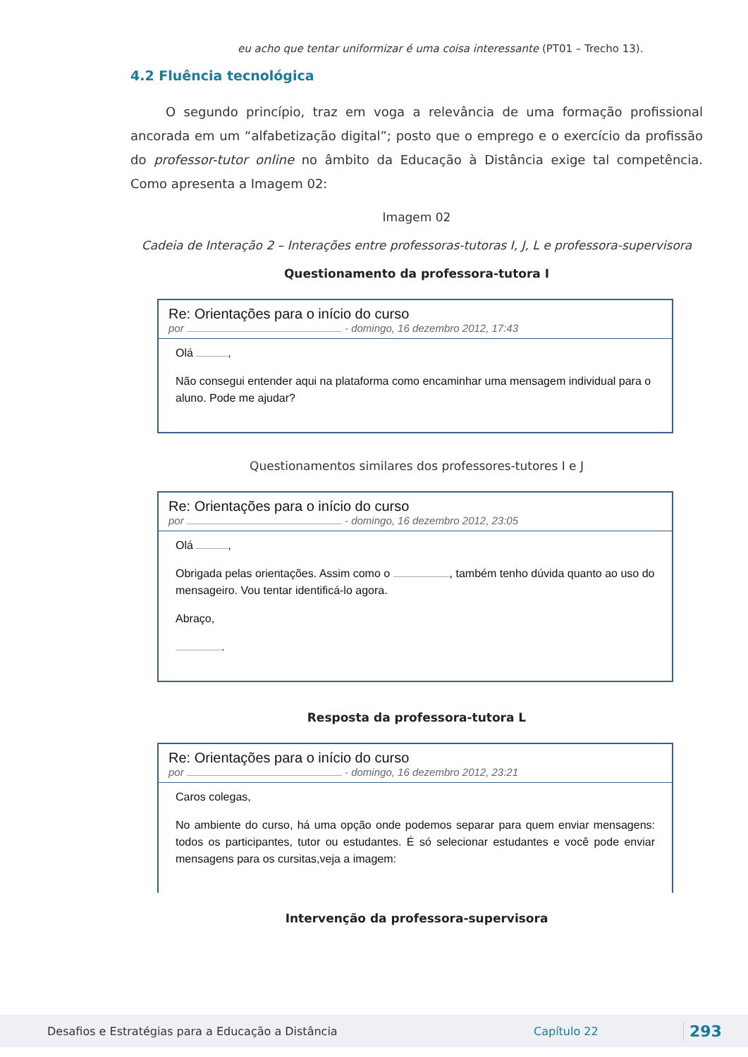eu acho que tentar uniformizar é uma coisa interessante (PT01 – Trecho 13).
4.2 Fluência tecnológica
O segundo princípio, traz em voga a relevância de uma formação profissional ancorada em um “alfabetização digital”; posto que o emprego e o exercício da profissão do professor-tutor online no âmbito da Educação à Distância exige tal competência. Como apresenta a Imagem 02:
Imagem 02
Cadeia de Interação 2 – Interações entre professoras-tutoras I, J, L e professora-supervisora
Questionamento da professora-tutora I
Re: Orientações para o início do curso
por - domingo, 16 dezembro 2012, 17:43
Olá ,
Não consegui entender aqui na plataforma como encaminhar uma mensagem individual para o aluno. Pode me ajudar?
Questionamentos similares dos professores-tutores I e J
Re: Orientações para o início do curso
por - domingo, 16 dezembro 2012, 23:05
Olá ,
Obrigada pelas orientações. Assim como o , também tenho dúvida quanto ao uso do mensageiro. Vou tentar identificá-lo agora.
Abraço,
.
Resposta da professora-tutora L
Re: Orientações para o início do curso
por - domingo, 16 dezembro 2012, 23:21
Caros colegas,
No ambiente do curso, há uma opção onde podemos separar para quem enviar mensagens: todos os participantes, tutor ou estudantes. É só selecionar estudantes e você pode enviar mensagens para os cursitas,veja a imagem:
Intervenção da professora-supervisora
Desafios e Estratégias para a Educação a Distância Capítulo 22 293